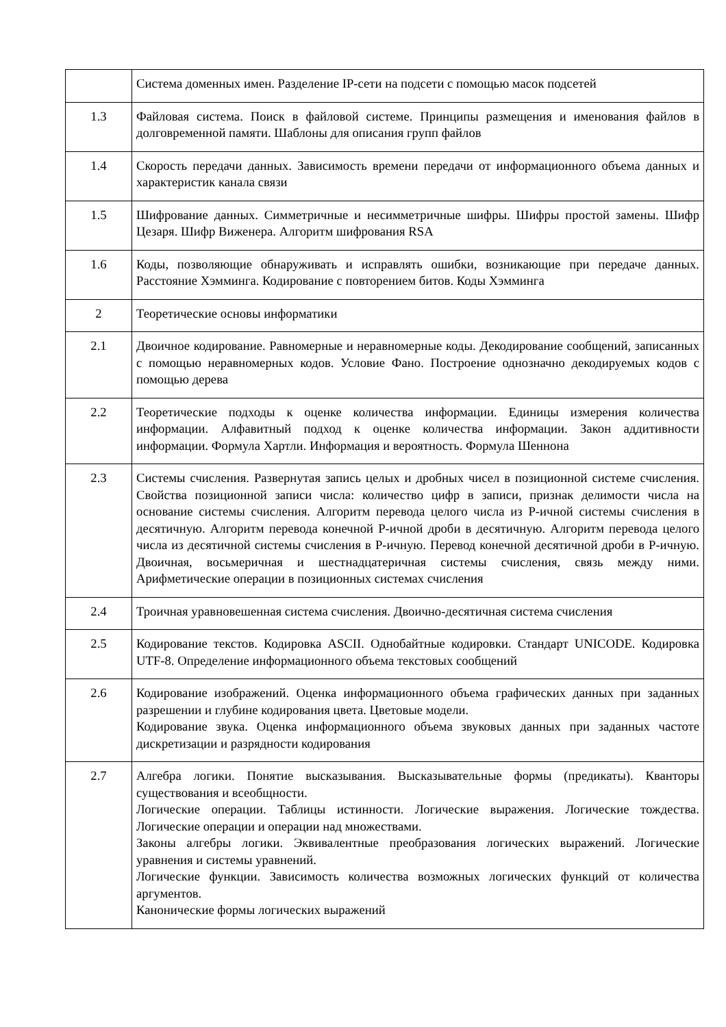| | Система доменных имен. Разделение IP-сети на подсети с помощью масок подсетей |
| 1.3 | Файловая система. Поиск в файловой системе. Принципы размещения и именования файлов в долговременной памяти. Шаблоны для описания групп файлов |
| 1.4 | Скорость передачи данных. Зависимость времени передачи от информационного объема данных и характеристик канала связи |
| 1.5 | Шифрование данных. Симметричные и несимметричные шифры. Шифры простой замены. Шифр Цезаря. Шифр Виженера. Алгоритм шифрования RSA |
| 1.6 | Коды, позволяющие обнаруживать и исправлять ошибки, возникающие при передаче данных. Расстояние Хэмминга. Кодирование с повторением битов. Коды Хэмминга |
| 2 | Теоретические основы информатики |
| 2.1 | Двоичное кодирование. Равномерные и неравномерные коды. Декодирование сообщений, записанных с помощью неравномерных кодов. Условие Фано. Построение однозначно декодируемых кодов с помощью дерева |
| 2.2 | Теоретические подходы к оценке количества информации. Единицы измерения количества информации. Алфавитный подход к оценке количества информации. Закон аддитивности информации. Формула Хартли. Информация и вероятность. Формула Шеннона |
| 2.3 | Системы счисления. Развернутая запись целых и дробных чисел в позиционной системе счисления. Свойства позиционной записи числа: количество цифр в записи, признак делимости числа на основание системы счисления. Алгоритм перевода целого числа из Р-ичной системы счисления в десятичную. Алгоритм перевода конечной Р-ичной дроби в десятичную. Алгоритм перевода целого числа из десятичной системы счисления в Р-ичную. Перевод конечной десятичной дроби в Р-ичную. Двоичная, восьмеричная и шестнадцатеричная системы счисления, связь между ними. Арифметические операции в позиционных системах счисления |
| 2.4 | Троичная уравновешенная система счисления. Двоично-десятичная система счисления |
| 2.5 | Кодирование текстов. Кодировка ASCII. Однобайтные кодировки. Стандарт UNICODE. Кодировка UTF-8. Определение информационного объема текстовых сообщений |
| 2.6 | Кодирование изображений. Оценка информационного объема графических данных при заданных разрешении и глубине кодирования цвета. Цветовые модели. Кодирование звука. Оценка информационного объема звуковых данных при заданных частоте дискретизации и разрядности кодирования |
| 2.7 | Алгебра логики. Понятие высказывания. Высказывательные формы (предикаты). Кванторы существования и всеобщности. Логические операции. Таблицы истинности. Логические выражения. Логические тождества. Логические операции и операции над множествами. Законы алгебры логики. Эквивалентные преобразования логических выражений. Логические уравнения и системы уравнений. Логические функции. Зависимость количества возможных логических функций от количества аргументов. Канонические формы логических выражений |